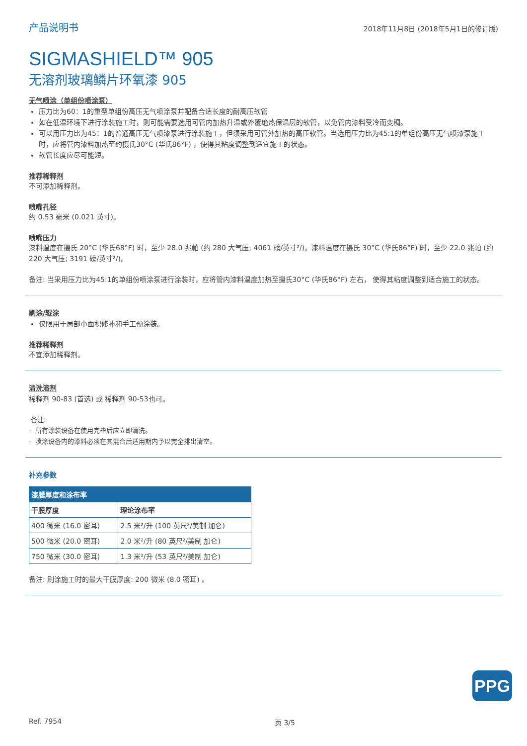产品说明书 2018年11月8日 (2018年5月1日的修订版)
SIGMASHIELD™ 905
无溶剂玻璃鳞片环氧漆 905
无气喷涂（单组份喷涂泵）
压力比为60：1的重型单组份高压无气喷涂泵并配备合适长度的耐高压软管
如在低温环境下进行涂装施工时，则可能需要选用可管内加热升温或外覆绝热保温层的软管，以免管内漆料受冷而变稠。
可以用压力比为45：1的普通高压无气喷漆泵进行涂装施工，但须采用可管外加热的高压软管。当选用压力比为45:1的单组份高压无气喷漆泵施工时，应将管内漆料加热至约摄氏30°C (华氏86°F) ，使得其粘度调整到适宜施工的状态。
软管长度应尽可能短。
推荐稀释剂
不可添加稀释剂。
喷嘴孔径
约 0.53 毫米 (0.021 英寸)。
喷嘴压力
漆料温度在摄氏 20°C (华氏68°F) 时，至少 28.0 兆帕 (约 280 大气压; 4061 磅/英寸²/)。漆料温度在摄氏 30°C (华氏86°F) 时，至少 22.0 兆帕 (约 220 大气压; 3191 磅/英寸²/)。
备注: 当采用压力比为45:1的单组份喷涂泵进行涂装时，应将管内漆料温度加热至摄氏30°C (华氏86°F) 左右， 使得其粘度调整到适合施工的状态。
刷涂/辊涂
仅限用于局部小面积修补和手工预涂装。
推荐稀释剂
不宜添加稀释剂。
清洗溶剂
稀释剂 90-83 (首选) 或 稀释剂 90-53也可。
备注:
- 所有涂装设备在使用完毕后应立即清洗。
- 喷涂设备内的漆料必须在其混合后适用期内予以完全排出清空。
补充参数
| 漆膜厚度和涂布率 | |
| --- | --- |
| 干膜厚度 | 理论涂布率 |
| 400 微米 (16.0 密耳) | 2.5 米²/升 (100 英尺²/美制 加仑) |
| 500 微米 (20.0 密耳) | 2.0 米²/升 (80 英尺²/美制 加仑) |
| 750 微米 (30.0 密耳) | 1.3 米²/升 (53 英尺²/美制 加仑) |
备注: 刷涂施工时的最大干膜厚度: 200 微米 (8.0 密耳) 。
PPG
Ref. 7954 页 3/5